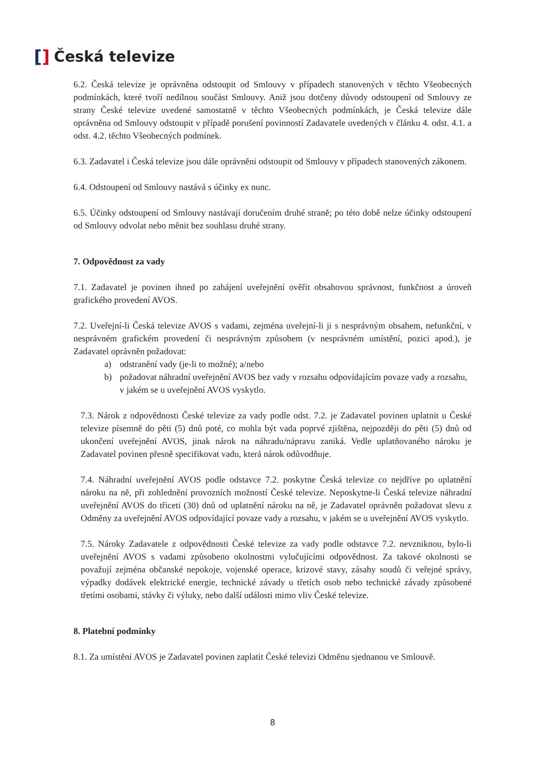[] Česká televize
6.2. Česká televize je oprávněna odstoupit od Smlouvy v případech stanovených v těchto Všeobecných podmínkách, které tvoří nedílnou součást Smlouvy. Aniž jsou dotčeny důvody odstoupení od Smlouvy ze strany České televize uvedené samostatně v těchto Všeobecných podmínkách, je Česká televize dále oprávněna od Smlouvy odstoupit v případě porušení povinností Zadavatele uvedených v článku 4. odst. 4.1. a odst. 4.2. těchto Všeobecných podmínek.
6.3. Zadavatel i Česká televize jsou dále oprávněni odstoupit od Smlouvy v případech stanovených zákonem.
6.4. Odstoupení od Smlouvy nastává s účinky ex nunc.
6.5. Účinky odstoupení od Smlouvy nastávají doručením druhé straně; po této době nelze účinky odstoupení od Smlouvy odvolat nebo měnit bez souhlasu druhé strany.
7. Odpovědnost za vady
7.1. Zadavatel je povinen ihned po zahájení uveřejnění ověřit obsahovou správnost, funkčnost a úroveň grafického provedení AVOS.
7.2. Uveřejní-li Česká televize AVOS s vadami, zejména uveřejní-li ji s nesprávným obsahem, nefunkční, v nesprávném grafickém provedení či nesprávným způsobem (v nesprávném umístění, pozici apod.), je Zadavatel oprávněn požadovat:
a) odstranění vady (je-li to možné); a/nebo
b) požadovat náhradní uveřejnění AVOS bez vady v rozsahu odpovídajícím povaze vady a rozsahu, v jakém se u uveřejnění AVOS vyskytlo.
7.3. Nárok z odpovědnosti České televize za vady podle odst. 7.2. je Zadavatel povinen uplatnit u České televize písemně do pěti (5) dnů poté, co mohla být vada poprvé zjištěna, nejpozději do pěti (5) dnů od ukončení uveřejnění AVOS, jinak nárok na náhradu/nápravu zaniká. Vedle uplatňovaného nároku je Zadavatel povinen přesně specifikovat vadu, která nárok odůvodňuje.
7.4. Náhradní uveřejnění AVOS podle odstavce 7.2. poskytne Česká televize co nejdříve po uplatnění nároku na ně, při zohlednění provozních možností České televize. Neposkytne-li Česká televize náhradní uveřejnění AVOS do třiceti (30) dnů od uplatnění nároku na ně, je Zadavatel oprávněn požadovat slevu z Odměny za uveřejnění AVOS odpovídající povaze vady a rozsahu, v jakém se u uveřejnění AVOS vyskytlo.
7.5. Nároky Zadavatele z odpovědnosti České televize za vady podle odstavce 7.2. nevzniknou, bylo-li uveřejnění AVOS s vadami způsobeno okolnostmi vylučujícími odpovědnost. Za takové okolnosti se považují zejména občanské nepokoje, vojenské operace, krizové stavy, zásahy soudů či veřejné správy, výpadky dodávek elektrické energie, technické závady u třetích osob nebo technické závady způsobené třetími osobami, stávky či výluky, nebo další události mimo vliv České televize.
8. Platební podmínky
8.1. Za umístění AVOS je Zadavatel povinen zaplatit České televizi Odměnu sjednanou ve Smlouvě.
8